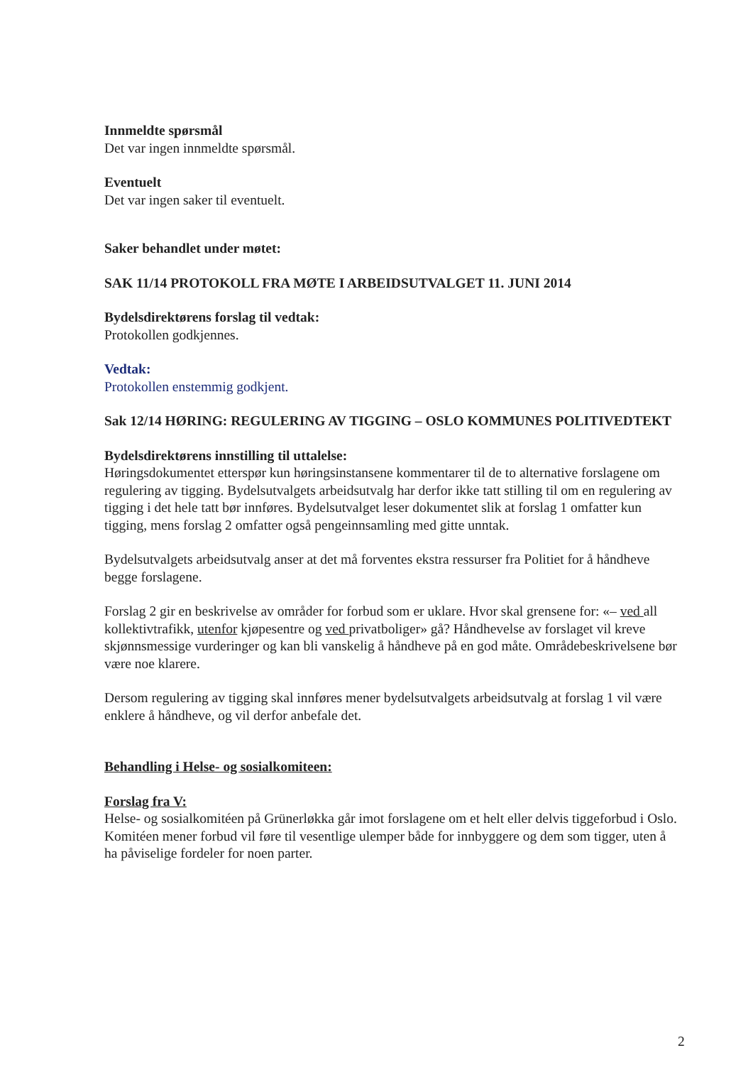Innmeldte spørsmål
Det var ingen innmeldte spørsmål.
Eventuelt
Det var ingen saker til eventuelt.
Saker behandlet under møtet:
SAK 11/14 PROTOKOLL FRA MØTE I ARBEIDSUTVALGET 11. JUNI 2014
Bydelsdirektørens forslag til vedtak:
Protokollen godkjennes.
Vedtak:
Protokollen enstemmig godkjent.
Sak 12/14 HØRING: REGULERING AV TIGGING – OSLO KOMMUNES POLITIVEDTEKT
Bydelsdirektørens innstilling til uttalelse:
Høringsdokumentet etterspør kun høringsinstansene kommentarer til de to alternative forslagene om regulering av tigging. Bydelsutvalgets arbeidsutvalg har derfor ikke tatt stilling til om en regulering av tigging i det hele tatt bør innføres. Bydelsutvalget leser dokumentet slik at forslag 1 omfatter kun tigging, mens forslag 2 omfatter også pengeinnsamling med gitte unntak.
Bydelsutvalgets arbeidsutvalg anser at det må forventes ekstra ressurser fra Politiet for å håndheve begge forslagene.
Forslag 2 gir en beskrivelse av områder for forbud som er uklare. Hvor skal grensene for: «– ved all kollektivtrafikk, utenfor kjøpesentre og ved privatboliger» gå? Håndhevelse av forslaget vil kreve skjønnsmessige vurderinger og kan bli vanskelig å håndheve på en god måte. Områdebeskrivelsene bør være noe klarere.
Dersom regulering av tigging skal innføres mener bydelsutvalgets arbeidsutvalg at forslag 1 vil være enklere å håndheve, og vil derfor anbefale det.
Behandling i Helse- og sosialkomiteen:
Forslag fra V:
Helse- og sosialkomitéen på Grünerløkka går imot forslagene om et helt eller delvis tiggeforbud i Oslo. Komitéen mener forbud vil føre til vesentlige ulemper både for innbyggere og dem som tigger, uten å ha påviselige fordeler for noen parter.
2